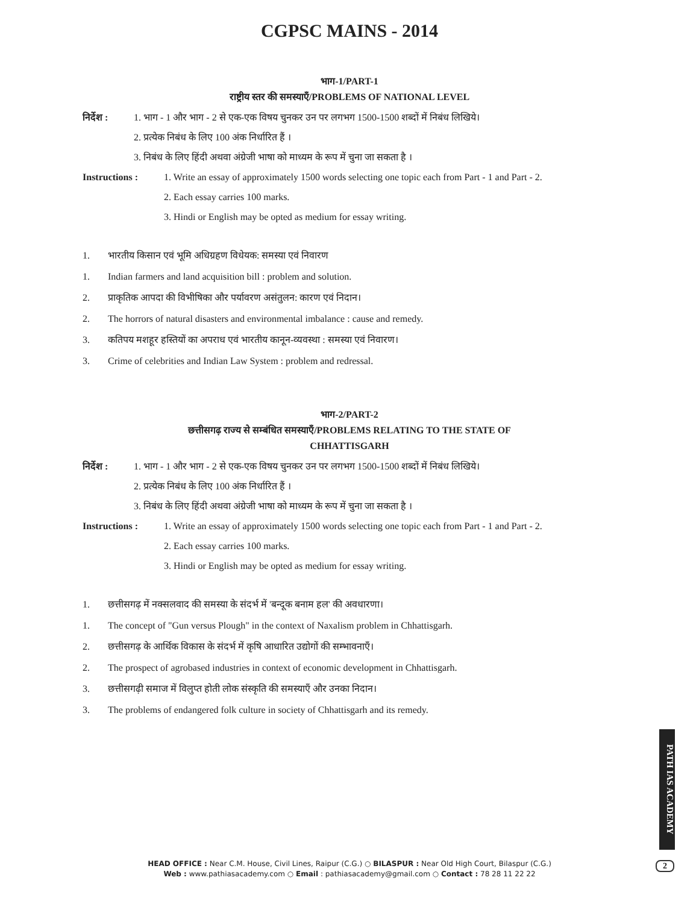CGPSC MAINS - 2014
भाग-1/PART-1
राष्ट्रीय स्तर की समस्याएँ/PROBLEMS OF NATIONAL LEVEL
निर्देश : 1. भाग - 1 और भाग - 2 से एक-एक विषय चुनकर उन पर लगभग 1500-1500 शब्दों में निबंध लिखिये।
2. प्रत्येक निबंध के लिए 100 अंक निर्धारित हैं ।
3. निबंध के लिए हिंदी अथवा अंग्रेजी भाषा को माध्यम के रूप में चुना जा सकता है ।
Instructions : 1. Write an essay of approximately 1500 words selecting one topic each from Part - 1 and Part - 2.
2. Each essay carries 100 marks.
3. Hindi or English may be opted as medium for essay writing.
1. भारतीय किसान एवं भूमि अधिग्रहण विधेयक: समस्या एवं निवारण
1. Indian farmers and land acquisition bill : problem and solution.
2. प्राकृतिक आपदा की विभीषिका और पर्यावरण असंतुलन: कारण एवं निदान।
2. The horrors of natural disasters and environmental imbalance : cause and remedy.
3. कतिपय मशहूर हस्तियों का अपराध एवं भारतीय कानून-व्यवस्था : समस्या एवं निवारण।
3. Crime of celebrities and Indian Law System : problem and redressal.
भाग-2/PART-2
छत्तीसगढ़ राज्य से सम्बंधित समस्याएँ/PROBLEMS RELATING TO THE STATE OF
CHHATTISGARH
निर्देश : 1. भाग - 1 और भाग - 2 से एक-एक विषय चुनकर उन पर लगभग 1500-1500 शब्दों में निबंध लिखिये।
2. प्रत्येक निबंध के लिए 100 अंक निर्धारित हैं ।
3. निबंध के लिए हिंदी अथवा अंग्रेजी भाषा को माध्यम के रूप में चुना जा सकता है ।
Instructions : 1. Write an essay of approximately 1500 words selecting one topic each from Part - 1 and Part - 2.
2. Each essay carries 100 marks.
3. Hindi or English may be opted as medium for essay writing.
1. छत्तीसगढ़ में नक्सलवाद की समस्या के संदर्भ में 'बन्दूक बनाम हल' की अवधारणा।
1. The concept of "Gun versus Plough" in the context of Naxalism problem in Chhattisgarh.
2. छत्तीसगढ़ के आर्थिक विकास के संदर्भ में कृषि आधारित उद्योगों की सम्भावनाएँ।
2. The prospect of agrobased industries in context of economic development in Chhattisgarh.
3. छत्तीसगढ़ी समाज में विलुप्त होती लोक संस्कृति की समस्याएँ और उनका निदान।
3. The problems of endangered folk culture in society of Chhattisgarh and its remedy.
PATH IAS ACADEMY
HEAD OFFICE : Near C.M. House, Civil Lines, Raipur (C.G.) ○ BILASPUR : Near Old High Court, Bilaspur (C.G.)
Web : www.pathiasacademy.com ○ Email : pathiasacademy@gmail.com ○ Contact : 78 28 11 22 22
2